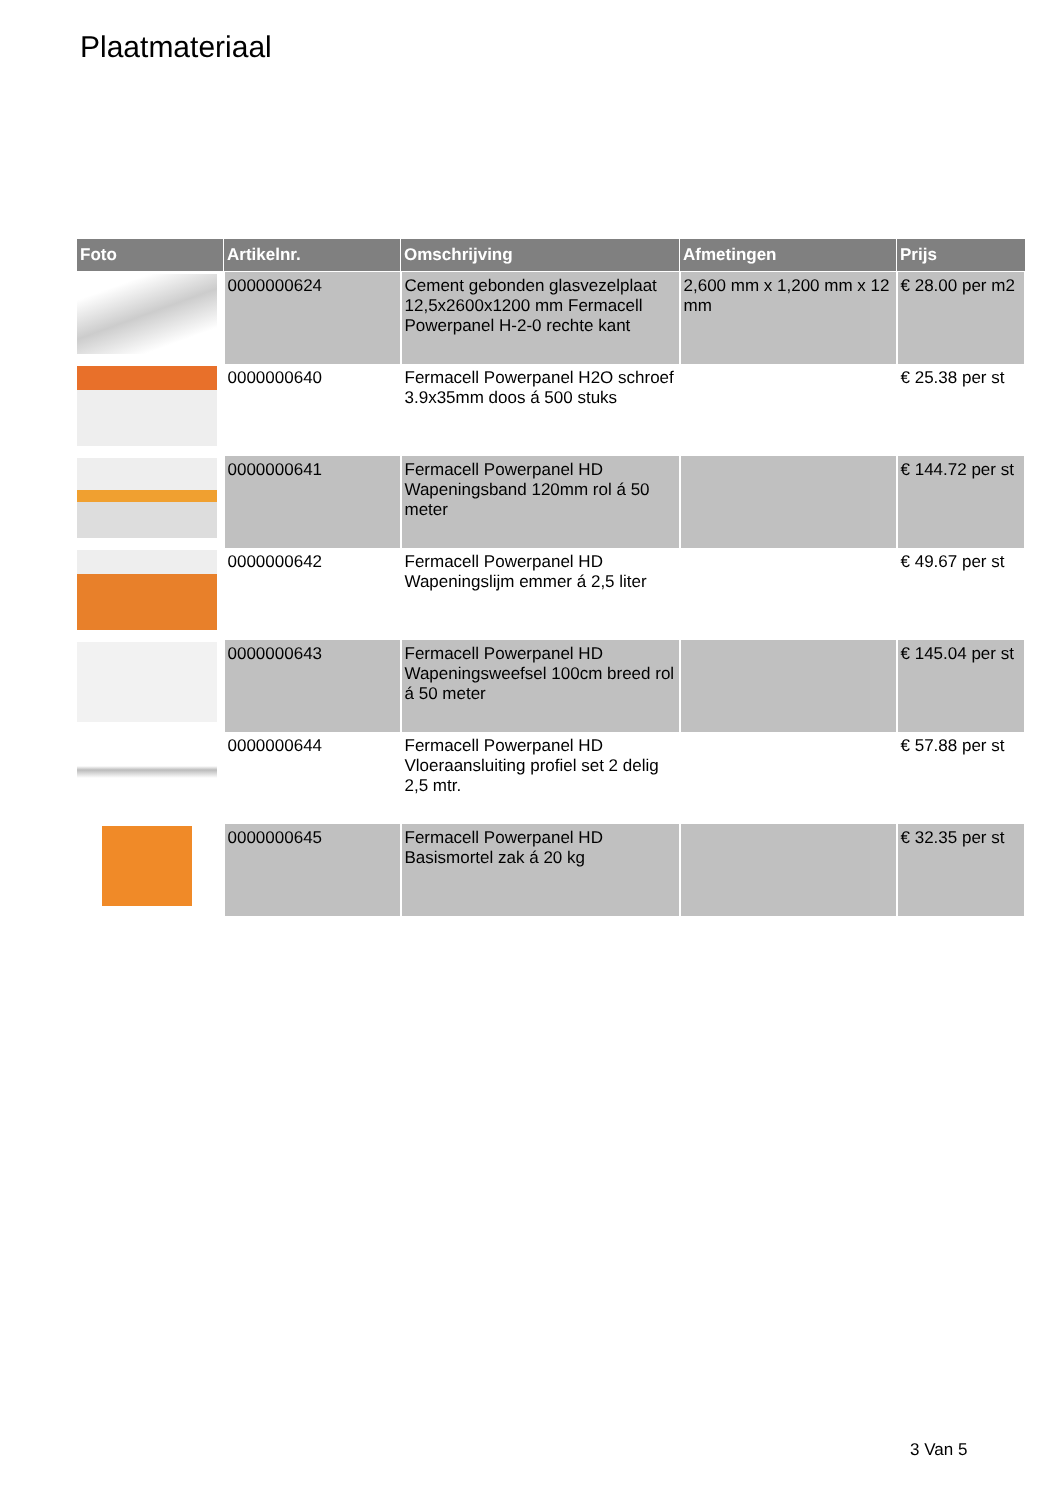Plaatmateriaal
| Foto | Artikelnr. | Omschrijving | Afmetingen | Prijs |
| --- | --- | --- | --- | --- |
| | 0000000624 | Cement gebonden glasvezelplaat 12,5x2600x1200 mm Fermacell Powerpanel H-2-0 rechte kant | 2,600 mm x 1,200 mm x 12 mm | € 28.00 per m2 |
| | 0000000640 | Fermacell Powerpanel H2O schroef 3.9x35mm doos á 500 stuks | | € 25.38 per st |
| | 0000000641 | Fermacell Powerpanel HD Wapeningsband 120mm rol á 50 meter | | € 144.72 per st |
| | 0000000642 | Fermacell Powerpanel HD Wapeningslijm emmer á 2,5 liter | | € 49.67 per st |
| | 0000000643 | Fermacell Powerpanel HD Wapeningsweefsel 100cm breed rol á 50 meter | | € 145.04 per st |
| | 0000000644 | Fermacell Powerpanel HD Vloeraansluiting profiel set 2 delig 2,5 mtr. | | € 57.88 per st |
| | 0000000645 | Fermacell Powerpanel HD Basismortel zak á 20 kg | | € 32.35 per st |
3 Van 5